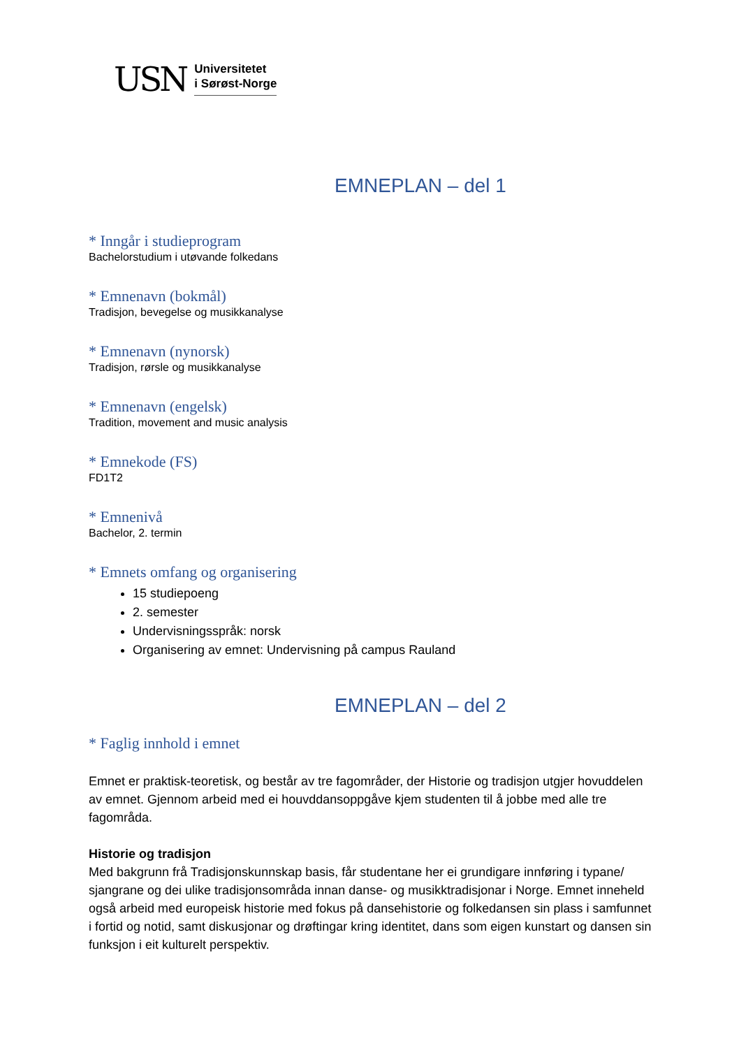USN
Universitetet
i Sørøst-Norge
EMNEPLAN – del 1
* Inngår i studieprogram
Bachelorstudium i utøvande folkedans
* Emnenavn (bokmål)
Tradisjon, bevegelse og musikkanalyse
* Emnenavn (nynorsk)
Tradisjon, rørsle og musikkanalyse
* Emnenavn (engelsk)
Tradition, movement and music analysis
* Emnekode (FS)
FD1T2
* Emnenivå
Bachelor, 2. termin
* Emnets omfang og organisering
15 studiepoeng
2. semester
Undervisningsspråk: norsk
Organisering av emnet: Undervisning på campus Rauland
EMNEPLAN – del 2
* Faglig innhold i emnet
Emnet er praktisk-teoretisk, og består av tre fagområder, der Historie og tradisjon utgjer hovuddelen av emnet. Gjennom arbeid med ei houvddansoppgåve kjem studenten til å jobbe med alle tre fagområda.
Historie og tradisjon
Med bakgrunn frå Tradisjonskunnskap basis, får studentane her ei grundigare innføring i typane/ sjangrane og dei ulike tradisjonsområda innan danse- og musikktradisjonar i Norge. Emnet inneheld også arbeid med europeisk historie med fokus på dansehistorie og folkedansen sin plass i samfunnet i fortid og notid, samt diskusjonar og drøftingar kring identitet, dans som eigen kunstart og dansen sin funksjon i eit kulturelt perspektiv.